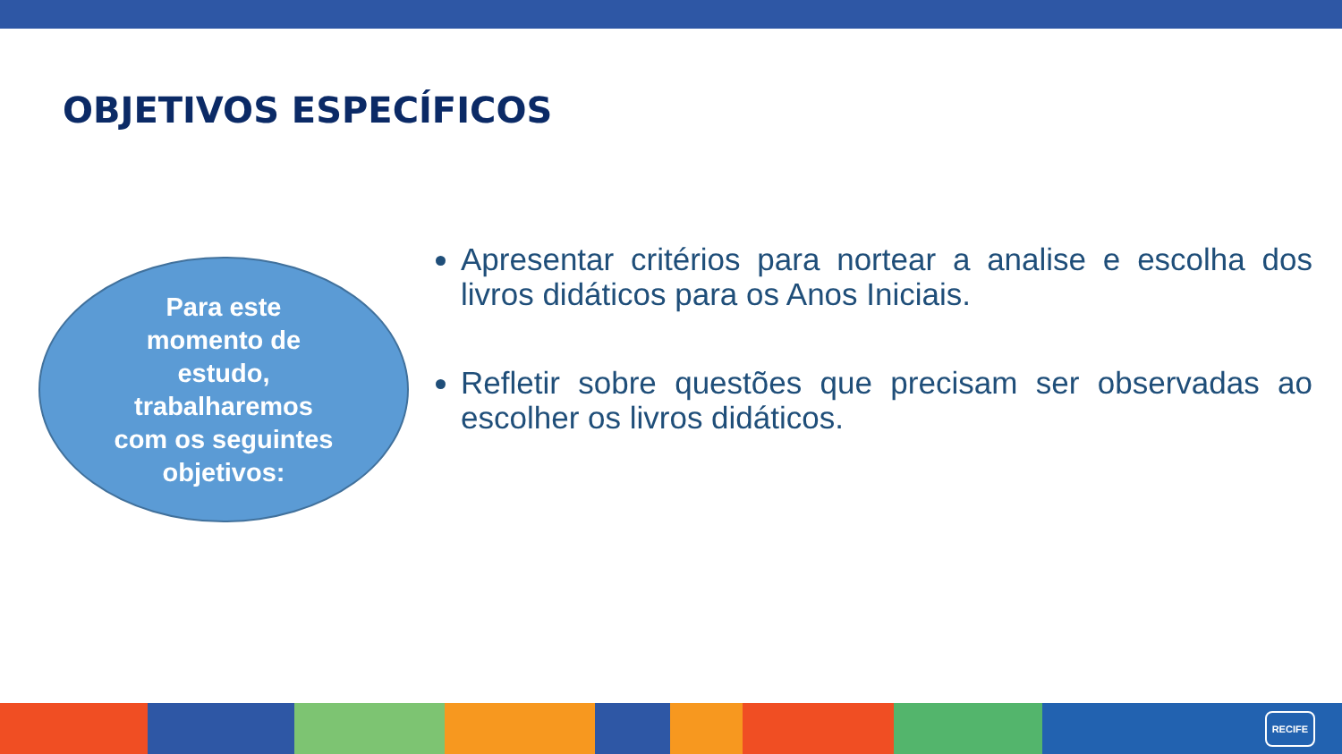OBJETIVOS ESPECÍFICOS
Para este
momento de
estudo,
trabalharemos
com os seguintes
objetivos:
Apresentar critérios para nortear a analise e escolha dos livros didáticos para os Anos Iniciais.
Refletir sobre questões que precisam ser observadas ao escolher os livros didáticos.
RECIFE